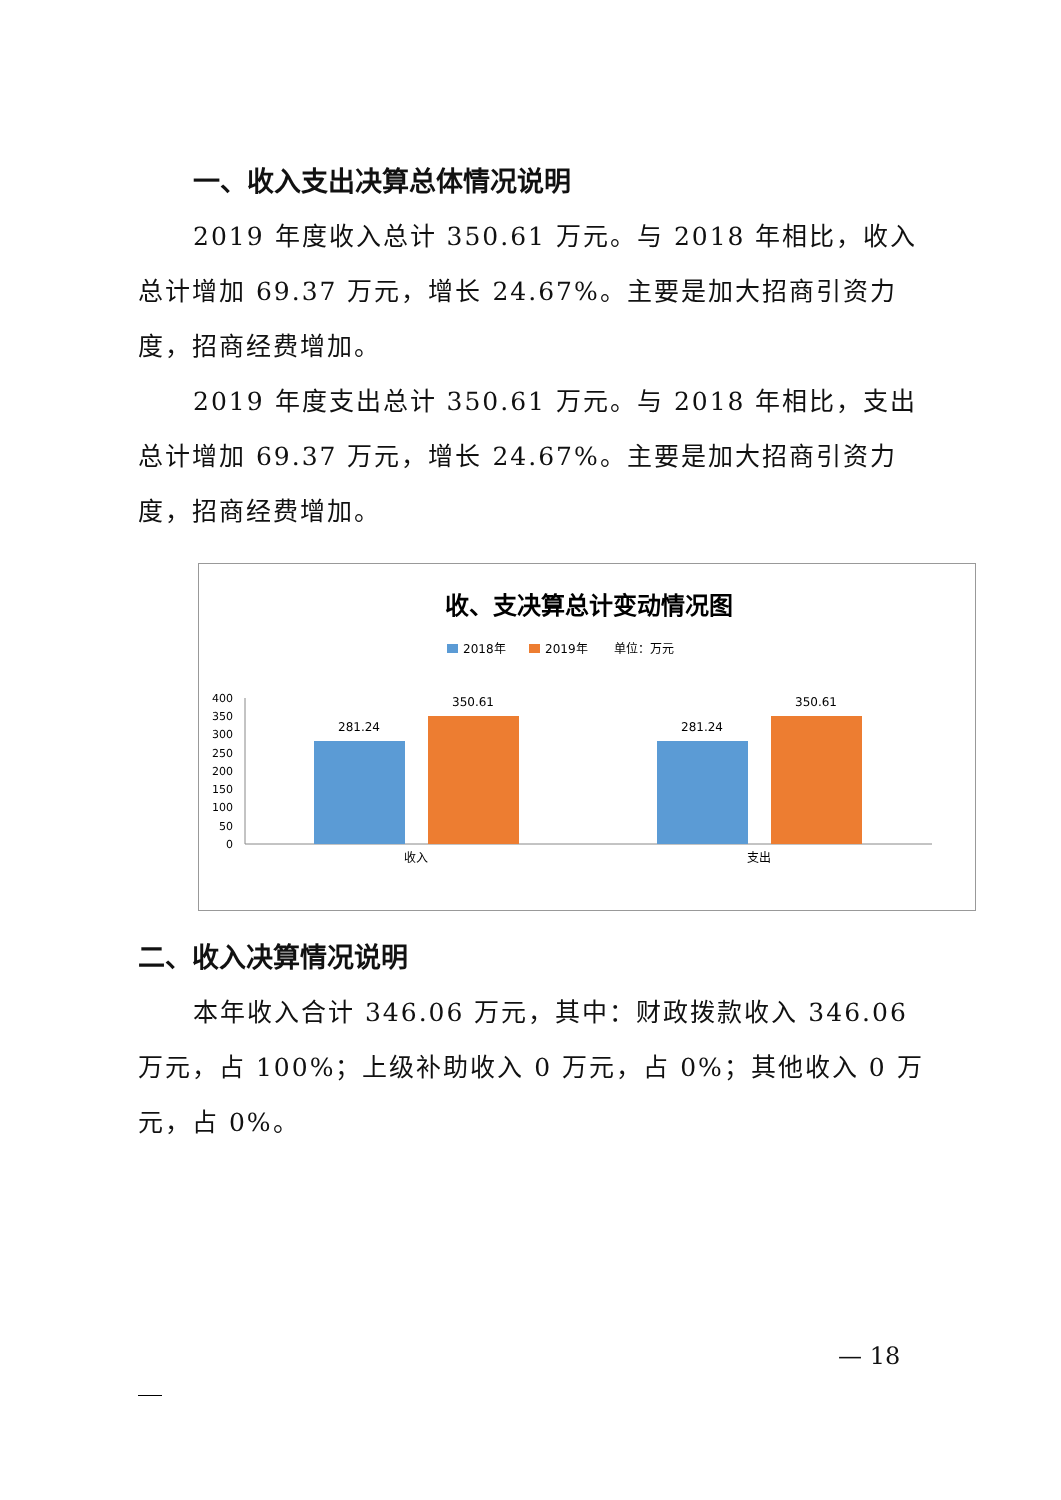一、收入支出决算总体情况说明
2019 年度收入总计 350.61 万元。与 2018 年相比，收入总计增加 69.37 万元，增长 24.67%。主要是加大招商引资力度，招商经费增加。
2019 年度支出总计 350.61 万元。与 2018 年相比，支出总计增加 69.37 万元，增长 24.67%。主要是加大招商引资力度，招商经费增加。
收、支决算总计变动情况图
2018年
2019年
单位：万元
400
350
300
250
200
150
100
50
0
281.24
350.61
281.24
350.61
收入
支出
二、收入决算情况说明
本年收入合计 346.06 万元，其中：财政拨款收入 346.06 万元，占 100%；上级补助收入 0 万元，占 0%；其他收入 0 万元，占 0%。
— 18